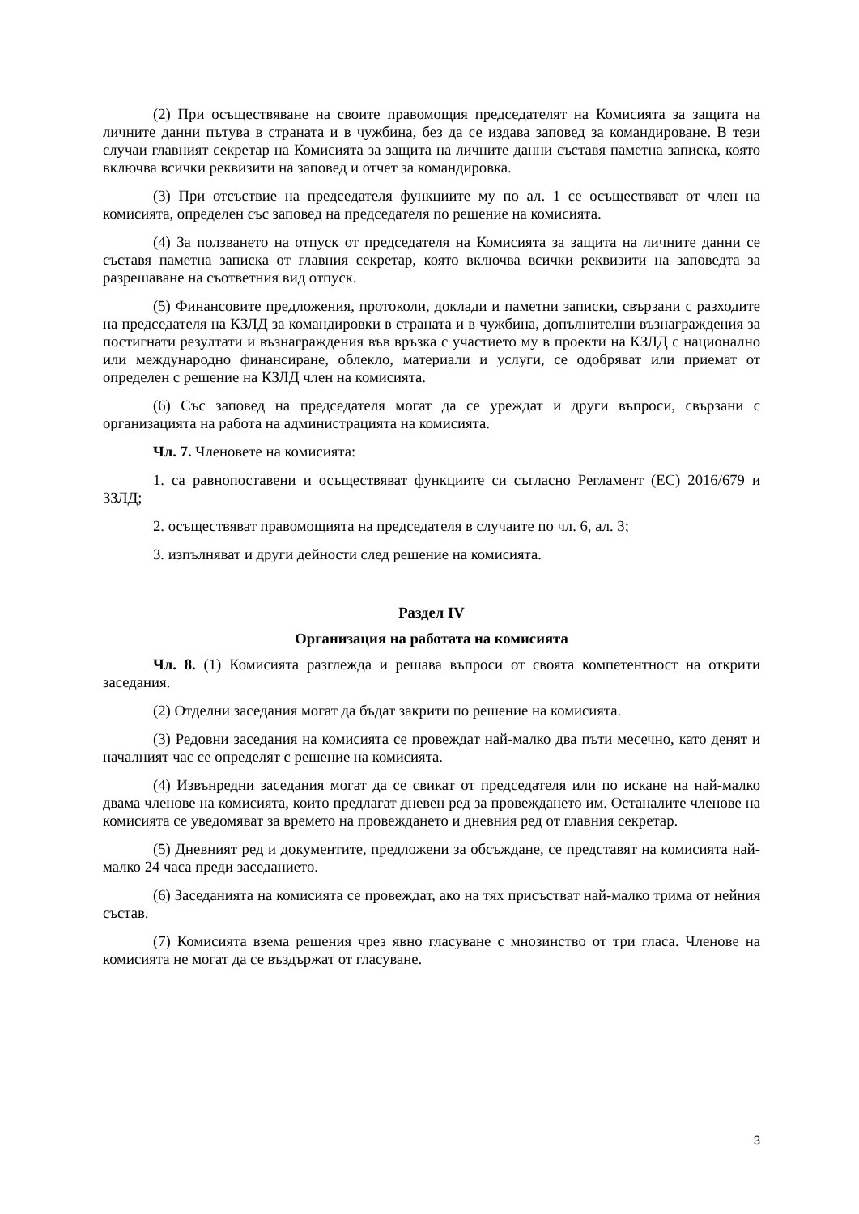(2) При осъществяване на своите правомощия председателят на Комисията за защита на личните данни пътува в страната и в чужбина, без да се издава заповед за командироване. В тези случаи главният секретар на Комисията за защита на личните данни съставя паметна записка, която включва всички реквизити на заповед и отчет за командировка.
(3) При отсъствие на председателя функциите му по ал. 1 се осъществяват от член на комисията, определен със заповед на председателя по решение на комисията.
(4) За ползването на отпуск от председателя на Комисията за защита на личните данни се съставя паметна записка от главния секретар, която включва всички реквизити на заповедта за разрешаване на съответния вид отпуск.
(5) Финансовите предложения, протоколи, доклади и паметни записки, свързани с разходите на председателя на КЗЛД за командировки в страната и в чужбина, допълнителни възнаграждения за постигнати резултати и възнаграждения във връзка с участието му в проекти на КЗЛД с национално или международно финансиране, облекло, материали и услуги, се одобряват или приемат от определен с решение на КЗЛД член на комисията.
(6) Със заповед на председателя могат да се уреждат и други въпроси, свързани с организацията на работа на администрацията на комисията.
Чл. 7. Членовете на комисията:
1. са равнопоставени и осъществяват функциите си съгласно Регламент (ЕС) 2016/679 и ЗЗЛД;
2. осъществяват правомощията на председателя в случаите по чл. 6, ал. 3;
3. изпълняват и други дейности след решение на комисията.
Раздел IV
Организация на работата на комисията
Чл. 8. (1) Комисията разглежда и решава въпроси от своята компетентност на открити заседания.
(2) Отделни заседания могат да бъдат закрити по решение на комисията.
(3) Редовни заседания на комисията се провеждат най-малко два пъти месечно, като денят и началният час се определят с решение на комисията.
(4) Извънредни заседания могат да се свикат от председателя или по искане на най-малко двама членове на комисията, които предлагат дневен ред за провеждането им. Останалите членове на комисията се уведомяват за времето на провеждането и дневния ред от главния секретар.
(5) Дневният ред и документите, предложени за обсъждане, се представят на комисията най-малко 24 часа преди заседанието.
(6) Заседанията на комисията се провеждат, ако на тях присъстват най-малко трима от нейния състав.
(7) Комисията взема решения чрез явно гласуване с мнозинство от три гласа. Членове на комисията не могат да се въздържат от гласуване.
3